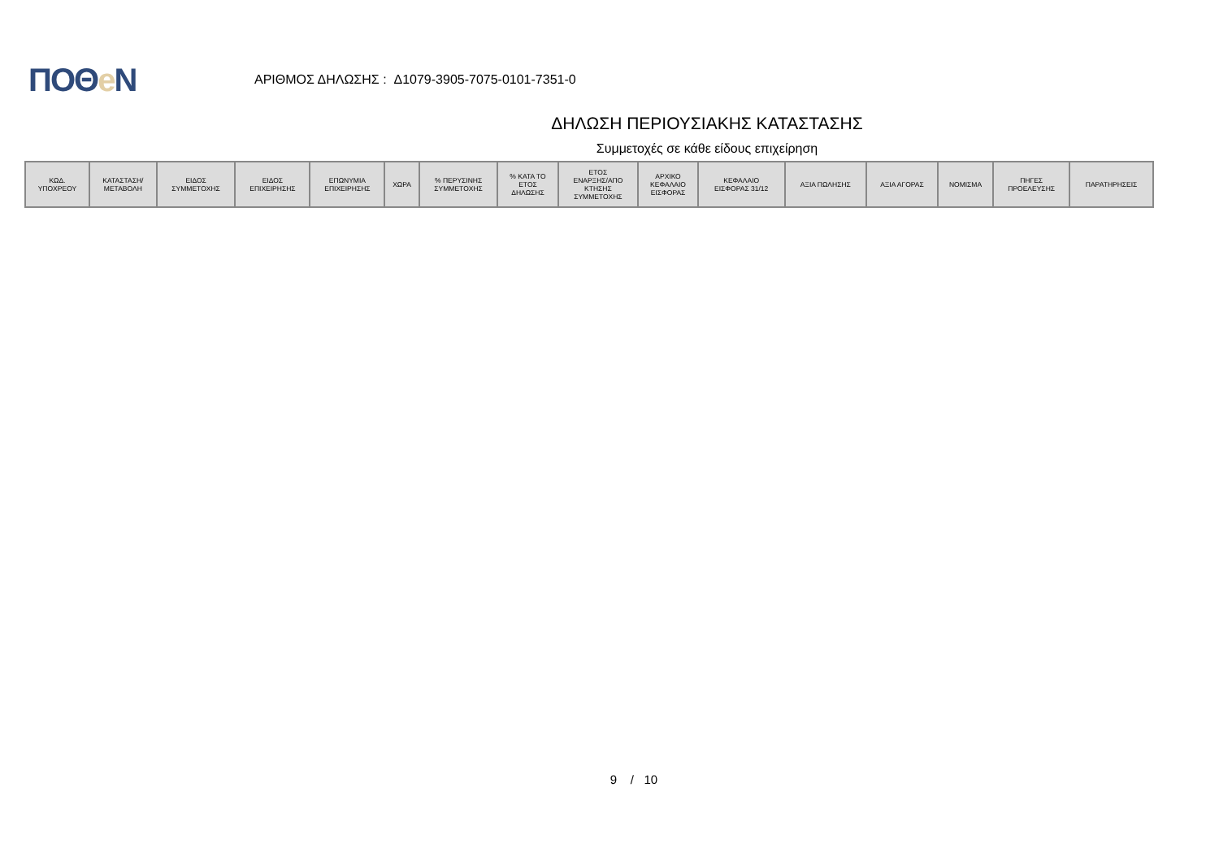ΠΟΘe Ν
ΑΡΙΘΜΟΣ ΔΗΛΩΣΗΣ : Δ1079-3905-7075-0101-7351-0
ΔΗΛΩΣΗ ΠΕΡΙΟΥΣΙΑΚΗΣ ΚΑΤΑΣΤΑΣΗΣ
Συμμετοχές σε κάθε είδους επιχείρηση
| ΚΩΔ. ΥΠΟΧΡΕΟΥ | ΚΑΤΑΣΤΑΣΗ/ ΜΕΤΑΒΟΛΗ | ΕΙΔΟΣ ΣΥΜΜΕΤΟΧΗΣ | ΕΙΔΟΣ ΕΠΙΧΕΙΡΗΣΗΣ | ΕΠΩΝΥΜΙΑ ΕΠΙΧΕΙΡΗΣΗΣ | ΧΩΡΑ | % ΠΕΡΥΣΙΝΗΣ ΣΥΜΜΕΤΟΧΗΣ | % ΚΑΤΑ ΤΟ ΕΤΟΣ ΔΗΛΩΣΗΣ | ΕΤΟΣ ΕΝΑΡΞΗΣ/ΑΠΟ ΚΤΗΣΗΣ ΣΥΜΜΕΤΟΧΗΣ | ΑΡΧΙΚΟ ΚΕΦΑΛΑΙΟ ΕΙΣΦΟΡΑΣ | ΚΕΦΑΛΑΙΟ ΕΙΣΦΟΡΑΣ 31/12 | ΑΞΙΑ ΠΩΛΗΣΗΣ | ΑΞΙΑ ΑΓΟΡΑΣ | ΝΟΜΙΣΜΑ | ΠΗΓΕΣ ΠΡΟΕΛΕΥΣΗΣ | ΠΑΡΑΤΗΡΗΣΕΙΣ |
| --- | --- | --- | --- | --- | --- | --- | --- | --- | --- | --- | --- | --- | --- | --- | --- |
9 / 10